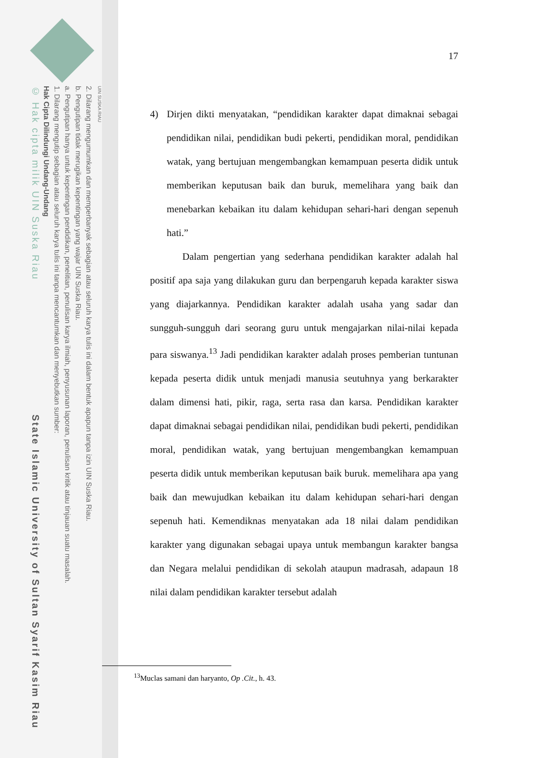UIN SUSKA RIAU
2. Dilarang mengumumkan dan memperbanyak sebagian atau seluruh karya tulis ini dalam bentuk apapun tanpa izin UIN Suska Riau.
b. Pengutipan tidak merugikan kepentingan yang wajar UIN Suska Riau.
a. Pengutipan hanya untuk kepentingan pendidikan, penelitian, penulisan karya ilmiah, penyusunan laporan, penulisan kritik atau tinjauan suatu masalah.
1. Dilarang mengutip sebagian atau seluruh karya tulis ini tanpa mencantumkan dan menyebutkan sumber:
Hak Cipta Dilindungi Undang-Undang
© Hak cipta milik UIN Suska Riau State Islamic University of Sultan Syarif Kasim Riau
17
4) Dirjen dikti menyatakan, “pendidikan karakter dapat dimaknai sebagai pendidikan nilai, pendidikan budi pekerti, pendidikan moral, pendidikan watak, yang bertujuan mengembangkan kemampuan peserta didik untuk memberikan keputusan baik dan buruk, memelihara yang baik dan menebarkan kebaikan itu dalam kehidupan sehari-hari dengan sepenuh hati.”
Dalam pengertian yang sederhana pendidikan karakter adalah hal positif apa saja yang dilakukan guru dan berpengaruh kepada karakter siswa yang diajarkannya. Pendidikan karakter adalah usaha yang sadar dan sungguh-sungguh dari seorang guru untuk mengajarkan nilai-nilai kepada para siswanya.<sup>13</sup> Jadi pendidikan karakter adalah proses pemberian tuntunan kepada peserta didik untuk menjadi manusia seutuhnya yang berkarakter dalam dimensi hati, pikir, raga, serta rasa dan karsa. Pendidikan karakter dapat dimaknai sebagai pendidikan nilai, pendidikan budi pekerti, pendidikan moral, pendidikan watak, yang bertujuan mengembangkan kemampuan peserta didik untuk memberikan keputusan baik buruk. memelihara apa yang baik dan mewujudkan kebaikan itu dalam kehidupan sehari-hari dengan sepenuh hati. Kemendiknas menyatakan ada 18 nilai dalam pendidikan karakter yang digunakan sebagai upaya untuk membangun karakter bangsa dan Negara melalui pendidikan di sekolah ataupun madrasah, adapaun 18 nilai dalam pendidikan karakter tersebut adalah
<sup>13</sup> Muclas samani dan haryanto, Op .Cit., h. 43.